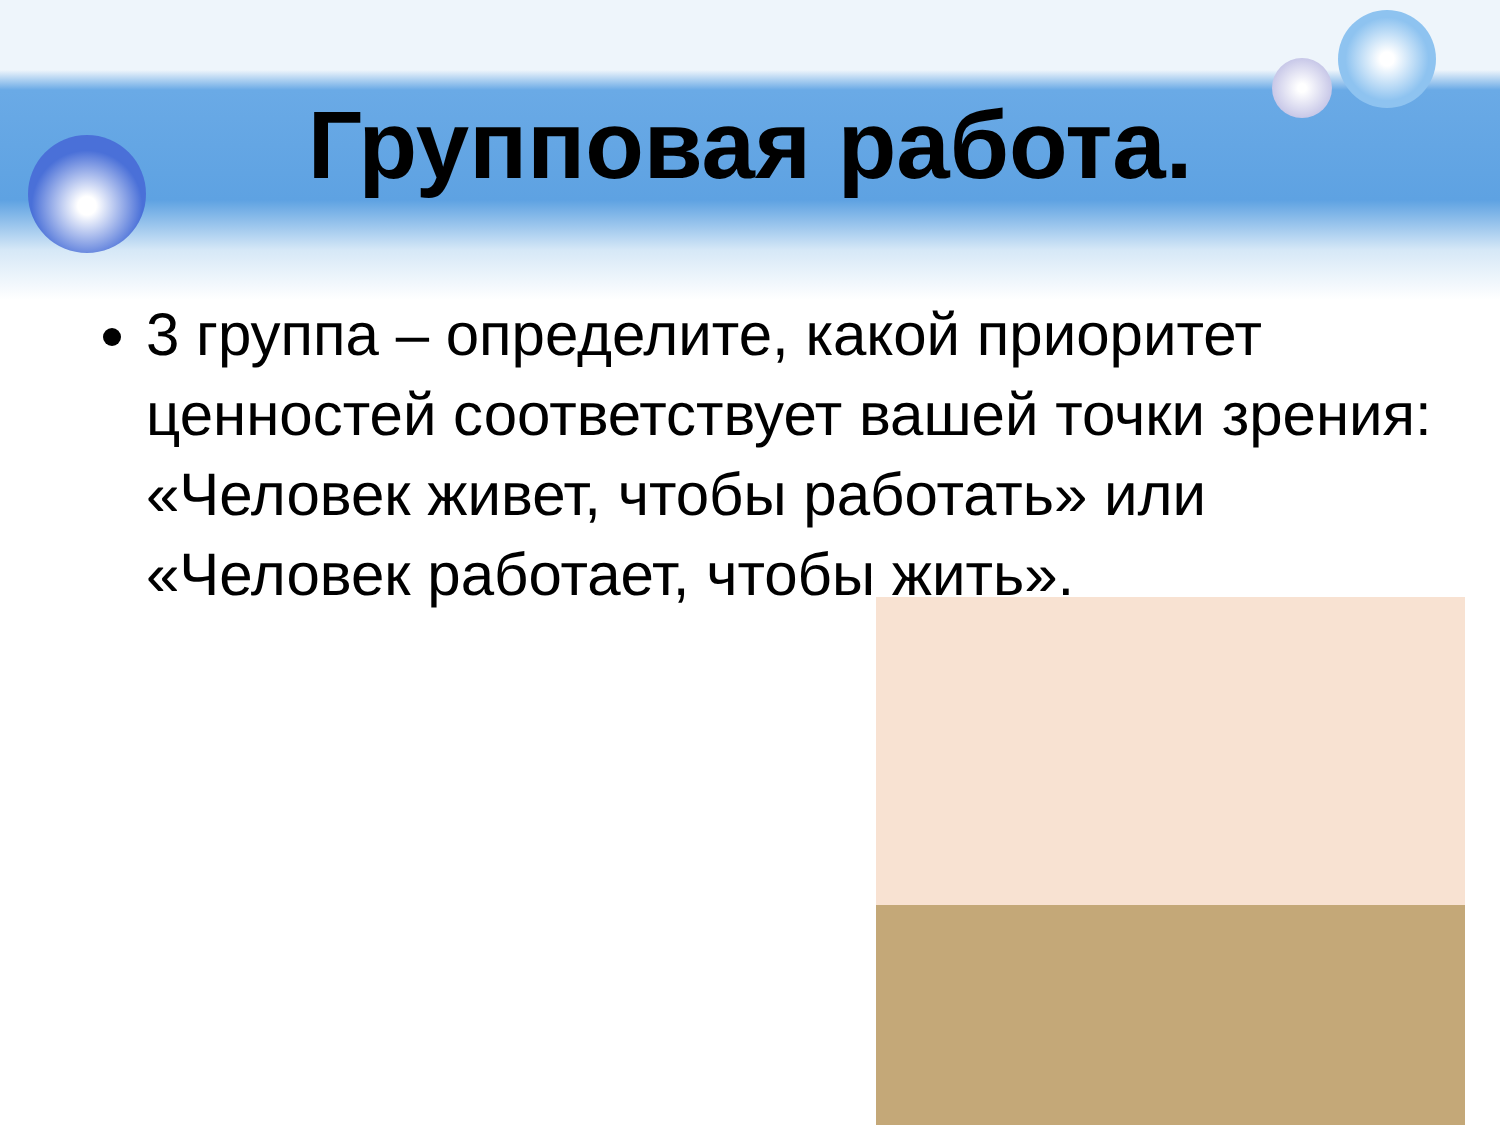Групповая работа.
3 группа – определите, какой приоритет ценностей соответствует вашей точки зрения: «Человек живет, чтобы работать» или «Человек работает, чтобы жить».